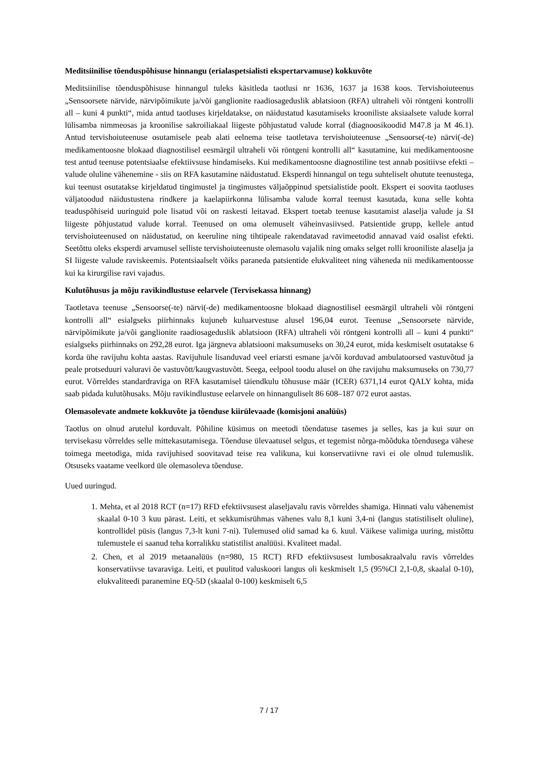Meditsiinilise tõenduspõhisuse hinnangu (erialaspetsialisti ekspertarvamuse) kokkuvõte
Meditsiinilise tõenduspõhisuse hinnangul tuleks käsitleda taotlusi nr 1636, 1637 ja 1638 koos. Tervishoiuteenus „Sensoorsete närvide, närvipõimikute ja/või ganglionite raadiosageduslik ablatsioon (RFA) ultraheli või röntgeni kontrolli all – kuni 4 punkti“, mida antud taotluses kirjeldatakse, on näidustatud kasutamiseks krooniliste aksiaalsete valude korral lülisamba nimmeosas ja kroonilise sakroiliakaal liigeste põhjustatud valude korral (diagnoosikoodid M47.8 ja M 46.1). Antud tervishoiuteenuse osutamisele peab alati eelnema teise taotletava tervishoiuteenuse „Sensoorse(-te) närvi(-de) medikamentoosne blokaad diagnostilisel eesmärgil ultraheli või röntgeni kontrolli all“ kasutamine, kui medikamentoosne test antud teenuse potentsiaalse efektiivsuse hindamiseks. Kui medikamentoosne diagnostiline test annab positiivse efekti – valude oluline vähenemine - siis on RFA kasutamine näidustatud. Eksperdi hinnangul on tegu suhteliselt ohutute teenustega, kui teenust osutatakse kirjeldatud tingimustel ja tingimustes väljaõppinud spetsialistide poolt. Ekspert ei soovita taotluses väljatoodud näidustustena rindkere ja kaelapiirkonna lülisamba valude korral teenust kasutada, kuna selle kohta teaduspõhiseid uuringuid pole lisatud või on raskesti leitavad. Ekspert toetab teenuse kasutamist alaselja valude ja SI liigeste põhjustatud valude korral. Teenused on oma olemuselt väheinvasiivsed. Patsientide grupp, kellele antud tervishoiuteenused on näidustatud, on keeruline ning tihtipeale rakendatavad ravimeetodid annavad vaid osalist efekti. Seetõttu oleks eksperdi arvamusel selliste tervishoiuteenuste olemasolu vajalik ning omaks selget rolli krooniliste alaselja ja SI liigeste valude raviskeemis. Potentsiaalselt võiks paraneda patsientide elukvaliteet ning väheneda nii medikamentoosse kui ka kirurgilise ravi vajadus.
Kulutõhusus ja mõju ravikindlustuse eelarvele (Tervisekassa hinnang)
Taotletava teenuse „Sensoorse(-te) närvi(-de) medikamentoosne blokaad diagnostilisel eesmärgil ultraheli või röntgeni kontrolli all“ esialgseks piirhinnaks kujuneb kuluarvestuse alusel 196,04 eurot. Teenuse „Sensoorsete närvide, närvipõimikute ja/või ganglionite raadiosageduslik ablatsioon (RFA) ultraheli või röntgeni kontrolli all – kuni 4 punkti“ esialgseks piirhinnaks on 292,28 eurot. Iga järgneva ablatsiooni maksumuseks on 30,24 eurot, mida keskmiselt osutatakse 6 korda ühe ravijuhu kohta aastas. Ravijuhule lisanduvad veel eriarsti esmane ja/või korduvad ambulatoorsed vastuvõtud ja peale protseduuri valuravi õe vastuvõtt/kaugvastuvõtt. Seega, eelpool toodu alusel on ühe ravijuhu maksumuseks on 730,77 eurot. Võrreldes standardraviga on RFA kasutamisel täiendkulu tõhususe määr (ICER) 6371,14 eurot QALY kohta, mida saab pidada kulutõhusaks. Mõju ravikindlustuse eelarvele on hinnanguliselt 86 608–187 072 eurot aastas.
Olemasolevate andmete kokkuvõte ja tõenduse kiirülevaade (komisjoni analüüs)
Taotlus on olnud arutelul korduvalt. Põhiline küsimus on meetodi tõendatuse tasemes ja selles, kas ja kui suur on tervisekasu võrreldes selle mittekasutamisega. Tõenduse ülevaatusel selgus, et tegemist nõrga-mõõduka tõendusega vähese toimega meetodiga, mida ravijuhised soovitavad teise rea valikuna, kui konservatiivne ravi ei ole olnud tulemuslik. Otsuseks vaatame veelkord üle olemasoleva tõenduse.
Uued uuringud.
1. Mehta, et al 2018 RCT (n=17) RFD efektiivsusest alaseljavalu ravis võrreldes shamiga. Hinnati valu vähenemist skaalal 0-10 3 kuu pärast. Leiti, et sekkumisrühmas vähenes valu 8,1 kuni 3,4-ni (langus statistiliselt oluline), kontrollidel püsis (langus 7,3-lt kuni 7-ni). Tulemused olid samad ka 6. kuul. Väikese valimiga uuring, mistõttu tulemustele ei saanud teha korralikku statistilist analüüsi. Kvaliteet madal.
2. Chen, et al 2019 metaanalüüs (n=980, 15 RCT) RFD efektiivsusest lumbosakraalvalu ravis võrreldes konservatiivse tavaraviga. Leiti, et puulitud valuskoori langus oli keskmiselt 1,5 (95%CI 2,1-0,8, skaalal 0-10), elukvaliteedi paranemine EQ-5D (skaalal 0-100) keskmiselt 6,5
7 / 17